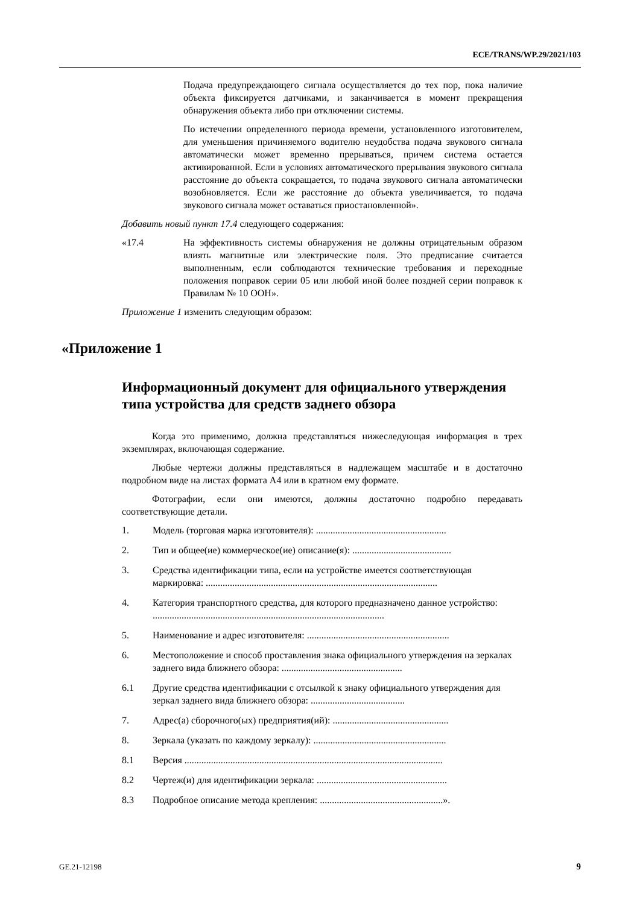ECE/TRANS/WP.29/2021/103
Подача предупреждающего сигнала осуществляется до тех пор, пока наличие объекта фиксируется датчиками, и заканчивается в момент прекращения обнаружения объекта либо при отключении системы.
По истечении определенного периода времени, установленного изготовителем, для уменьшения причиняемого водителю неудобства подача звукового сигнала автоматически может временно прерываться, причем система остается активированной. Если в условиях автоматического прерывания звукового сигнала расстояние до объекта сокращается, то подача звукового сигнала автоматически возобновляется. Если же расстояние до объекта увеличивается, то подача звукового сигнала может оставаться приостановленной».
Добавить новый пункт 17.4 следующего содержания:
«17.4 На эффективность системы обнаружения не должны отрицательным образом влиять магнитные или электрические поля. Это предписание считается выполненным, если соблюдаются технические требования и переходные положения поправок серии 05 или любой иной более поздней серии поправок к Правилам № 10 ООН».
Приложение 1 изменить следующим образом:
«Приложение 1
Информационный документ для официального утверждения типа устройства для средств заднего обзора
Когда это применимо, должна представляться нижеследующая информация в трех экземплярах, включающая содержание.
Любые чертежи должны представляться в надлежащем масштабе и в достаточно подробном виде на листах формата A4 или в кратном ему формате.
Фотографии, если они имеются, должны достаточно подробно передавать соответствующие детали.
1. Модель (торговая марка изготовителя): ......................................................
2. Тип и общее(ие) коммерческое(ие) описание(я): .........................................
3. Средства идентификации типа, если на устройстве имеется соответствующая маркировка: ................................................................................................
4. Категория транспортного средства, для которого предназначено данное устройство: ................................................................................................
5. Наименование и адрес изготовителя: ...........................................................
6. Местоположение и способ проставления знака официального утверждения на зеркалах заднего вида ближнего обзора: ..................................................
6.1 Другие средства идентификации с отсылкой к знаку официального утверждения для зеркал заднего вида ближнего обзора: .......................................
7. Адрес(а) сборочного(ых) предприятия(ий): ................................................
8. Зеркала (указать по каждому зеркалу): .......................................................
8.1 Версия ...........................................................................................................
8.2 Чертеж(и) для идентификации зеркала: ......................................................
8.3 Подробное описание метода крепления: ...................................................».
GE.21-12198 9